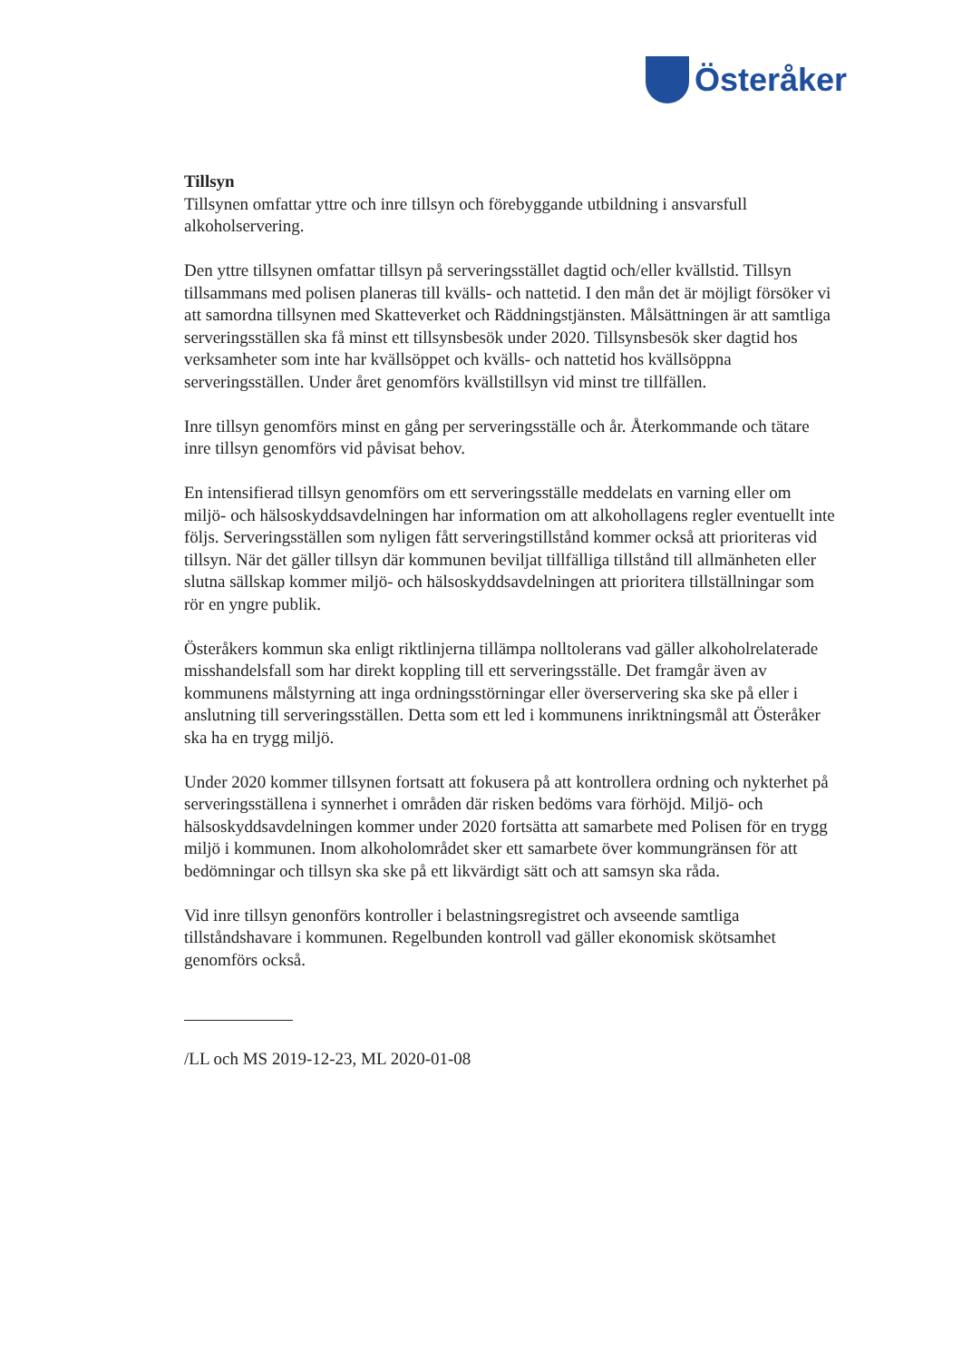Österåker
Tillsyn
Tillsynen omfattar yttre och inre tillsyn och förebyggande utbildning i ansvarsfull alkoholservering.
Den yttre tillsynen omfattar tillsyn på serveringsstället dagtid och/eller kvällstid. Tillsyn tillsammans med polisen planeras till kvälls- och nattetid. I den mån det är möjligt försöker vi att samordna tillsynen med Skatteverket och Räddningstjänsten. Målsättningen är att samtliga serveringsställen ska få minst ett tillsynsbesök under 2020. Tillsynsbesök sker dagtid hos verksamheter som inte har kvällsöppet och kvälls- och nattetid hos kvällsöppna serveringsställen. Under året genomförs kvällstillsyn vid minst tre tillfällen.
Inre tillsyn genomförs minst en gång per serveringsställe och år. Återkommande och tätare inre tillsyn genomförs vid påvisat behov.
En intensifierad tillsyn genomförs om ett serveringsställe meddelats en varning eller om miljö- och hälsoskyddsavdelningen har information om att alkohollagens regler eventuellt inte följs. Serveringsställen som nyligen fått serveringstillstånd kommer också att prioriteras vid tillsyn. När det gäller tillsyn där kommunen beviljat tillfälliga tillstånd till allmänheten eller slutna sällskap kommer miljö- och hälsoskyddsavdelningen att prioritera tillställningar som rör en yngre publik.
Österåkers kommun ska enligt riktlinjerna tillämpa nolltolerans vad gäller alkoholrelaterade misshandelsfall som har direkt koppling till ett serveringsställe. Det framgår även av kommunens målstyrning att inga ordningsstörningar eller överservering ska ske på eller i anslutning till serveringsställen. Detta som ett led i kommunens inriktningsmål att Österåker ska ha en trygg miljö.
Under 2020 kommer tillsynen fortsatt att fokusera på att kontrollera ordning och nykterhet på serveringsställena i synnerhet i områden där risken bedöms vara förhöjd. Miljö- och hälsoskyddsavdelningen kommer under 2020 fortsätta att samarbete med Polisen för en trygg miljö i kommunen. Inom alkoholområdet sker ett samarbete över kommungränsen för att bedömningar och tillsyn ska ske på ett likvärdigt sätt och att samsyn ska råda.
Vid inre tillsyn genonförs kontroller i belastningsregistret och avseende samtliga tillståndshavare i kommunen. Regelbunden kontroll vad gäller ekonomisk skötsamhet genomförs också.
/LL och MS 2019-12-23, ML 2020-01-08